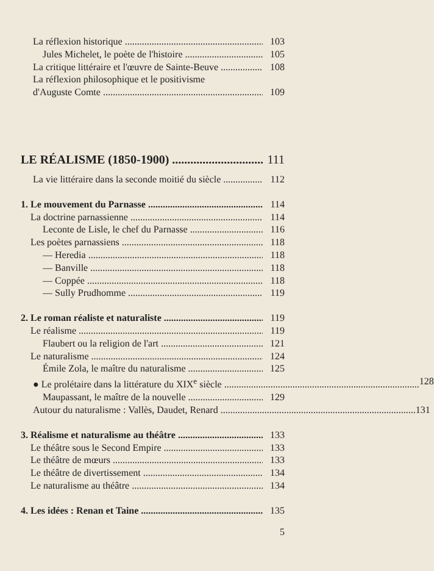La réflexion historique 103
Jules Michelet, le poète de l'histoire 105
La critique littéraire et l'œuvre de Sainte-Beuve 108
La réflexion philosophique et le positivisme
d'Auguste Comte 109
LE RÉALISME (1850-1900) 111
La vie littéraire dans la seconde moitié du siècle 112
1. Le mouvement du Parnasse 114
La doctrine parnassienne 114
Leconte de Lisle, le chef du Parnasse 116
Les poètes parnassiens 118
— Heredia 118
— Banville 118
— Coppée 118
— Sully Prudhomme 119
2. Le roman réaliste et naturaliste 119
Le réalisme 119
Flaubert ou la religion de l'art 121
Le naturalisme 124
Émile Zola, le maître du naturalisme 125
● Le prolétaire dans la littérature du XIX<sup>e</sup> siècle 128
Maupassant, le maître de la nouvelle 129
Autour du naturalisme : Vallès, Daudet, Renard 131
3. Réalisme et naturalisme au théâtre 133
Le théâtre sous le Second Empire 133
Le théâtre de mœurs 133
Le théâtre de divertissement 134
Le naturalisme au théâtre 134
4. Les idées : Renan et Taine 135
5